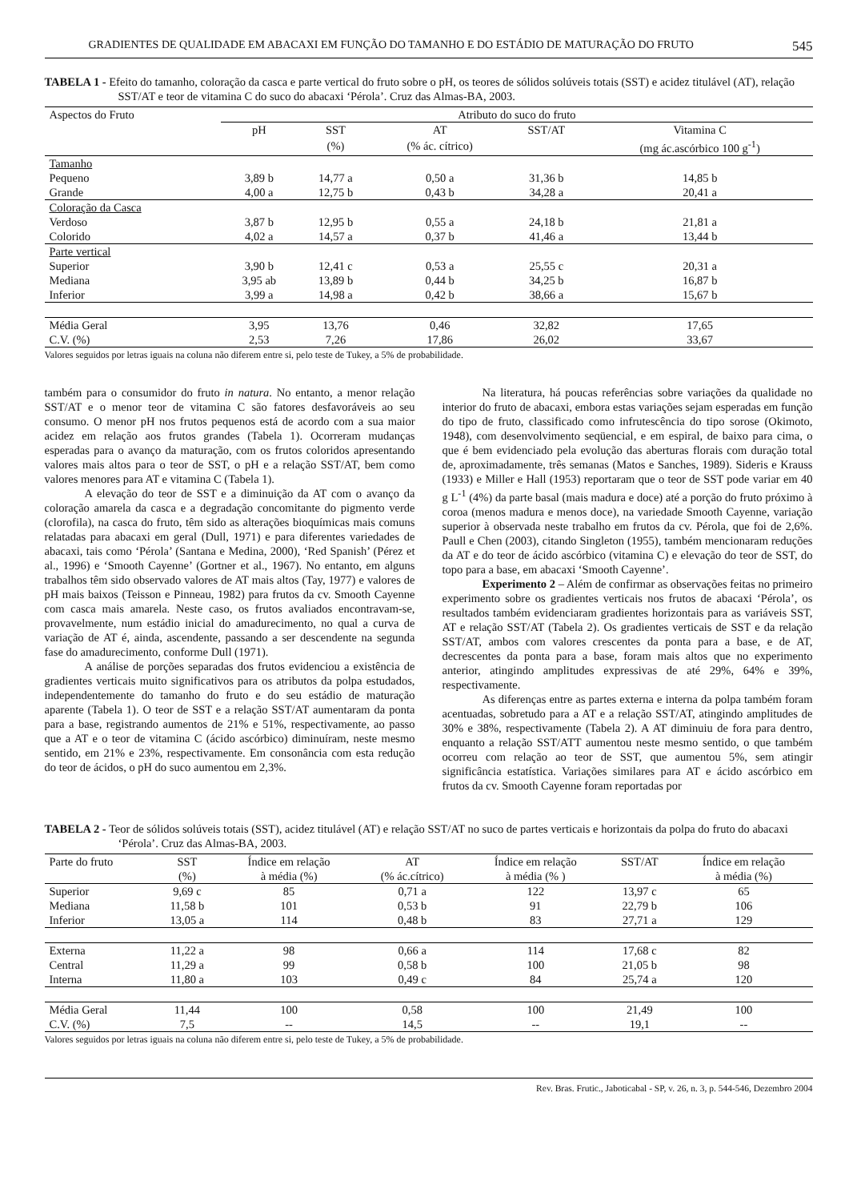GRADIENTES DE QUALIDADE EM ABACAXI EM FUNÇÃO DO TAMANHO E DO ESTÁDIO DE MATURAÇÃO DO FRUTO 545
TABELA 1 - Efeito do tamanho, coloração da casca e parte vertical do fruto sobre o pH, os teores de sólidos solúveis totais (SST) e acidez titulável (AT), relação SST/AT e teor de vitamina C do suco do abacaxi ‘Pérola’. Cruz das Almas-BA, 2003.
| Aspectos do Fruto | Atributo do suco do fruto | | | | |
| --- | --- | --- | --- | --- | --- |
| | pH | SST | AT | SST/AT | Vitamina C |
| | | (%) | (% ác. cítrico) | | (mg ác.ascórbico 100 g<sup>-1</sup>) |
| Tamanho | | | | | |
| Pequeno | 3,89 b | 14,77 a | 0,50 a | 31,36 b | 14,85 b |
| Grande | 4,00 a | 12,75 b | 0,43 b | 34,28 a | 20,41 a |
| Coloração da Casca | | | | | |
| Verdoso | 3,87 b | 12,95 b | 0,55 a | 24,18 b | 21,81 a |
| Colorido | 4,02 a | 14,57 a | 0,37 b | 41,46 a | 13,44 b |
| Parte vertical | | | | | |
| Superior | 3,90 b | 12,41 c | 0,53 a | 25,55 c | 20,31 a |
| Mediana | 3,95 ab | 13,89 b | 0,44 b | 34,25 b | 16,87 b |
| Inferior | 3,99 a | 14,98 a | 0,42 b | 38,66 a | 15,67 b |
| Média Geral | 3,95 | 13,76 | 0,46 | 32,82 | 17,65 |
| C.V. (%) | 2,53 | 7,26 | 17,86 | 26,02 | 33,67 |
Valores seguidos por letras iguais na coluna não diferem entre si, pelo teste de Tukey, a 5% de probabilidade.
também para o consumidor do fruto in natura. No entanto, a menor relação SST/AT e o menor teor de vitamina C são fatores desfavoráveis ao seu consumo. O menor pH nos frutos pequenos está de acordo com a sua maior acidez em relação aos frutos grandes (Tabela 1). Ocorreram mudanças esperadas para o avanço da maturação, com os frutos coloridos apresentando valores mais altos para o teor de SST, o pH e a relação SST/AT, bem como valores menores para AT e vitamina C (Tabela 1).
A elevação do teor de SST e a diminuição da AT com o avanço da coloração amarela da casca e a degradação concomitante do pigmento verde (clorofila), na casca do fruto, têm sido as alterações bioquímicas mais comuns relatadas para abacaxi em geral (Dull, 1971) e para diferentes variedades de abacaxi, tais como ‘Pérola’ (Santana e Medina, 2000), ‘Red Spanish’ (Pérez et al., 1996) e ‘Smooth Cayenne’ (Gortner et al., 1967). No entanto, em alguns trabalhos têm sido observado valores de AT mais altos (Tay, 1977) e valores de pH mais baixos (Teisson e Pinneau, 1982) para frutos da cv. Smooth Cayenne com casca mais amarela. Neste caso, os frutos avaliados encontravam-se, provavelmente, num estádio inicial do amadurecimento, no qual a curva de variação de AT é, ainda, ascendente, passando a ser descendente na segunda fase do amadurecimento, conforme Dull (1971).
A análise de porções separadas dos frutos evidenciou a existência de gradientes verticais muito significativos para os atributos da polpa estudados, independentemente do tamanho do fruto e do seu estádio de maturação aparente (Tabela 1). O teor de SST e a relação SST/AT aumentaram da ponta para a base, registrando aumentos de 21% e 51%, respectivamente, ao passo que a AT e o teor de vitamina C (ácido ascórbico) diminuíram, neste mesmo sentido, em 21% e 23%, respectivamente. Em consonância com esta redução do teor de ácidos, o pH do suco aumentou em 2,3%.
Na literatura, há poucas referências sobre variações da qualidade no interior do fruto de abacaxi, embora estas variações sejam esperadas em função do tipo de fruto, classificado como infrutescência do tipo sorose (Okimoto, 1948), com desenvolvimento seqüencial, e em espiral, de baixo para cima, o que é bem evidenciado pela evolução das aberturas florais com duração total de, aproximadamente, três semanas (Matos e Sanches, 1989). Sideris e Krauss (1933) e Miller e Hall (1953) reportaram que o teor de SST pode variar em 40 g L<sup>-1</sup> (4%) da parte basal (mais madura e doce) até a porção do fruto próximo à coroa (menos madura e menos doce), na variedade Smooth Cayenne, variação superior à observada neste trabalho em frutos da cv. Pérola, que foi de 2,6%. Paull e Chen (2003), citando Singleton (1955), também mencionaram reduções da AT e do teor de ácido ascórbico (vitamina C) e elevação do teor de SST, do topo para a base, em abacaxi ‘Smooth Cayenne’.
Experimento 2 – Além de confirmar as observações feitas no primeiro experimento sobre os gradientes verticais nos frutos de abacaxi ‘Pérola’, os resultados também evidenciaram gradientes horizontais para as variáveis SST, AT e relação SST/AT (Tabela 2). Os gradientes verticais de SST e da relação SST/AT, ambos com valores crescentes da ponta para a base, e de AT, decrescentes da ponta para a base, foram mais altos que no experimento anterior, atingindo amplitudes expressivas de até 29%, 64% e 39%, respectivamente.
As diferenças entre as partes externa e interna da polpa também foram acentuadas, sobretudo para a AT e a relação SST/AT, atingindo amplitudes de 30% e 38%, respectivamente (Tabela 2). A AT diminuiu de fora para dentro, enquanto a relação SST/ATT aumentou neste mesmo sentido, o que também ocorreu com relação ao teor de SST, que aumentou 5%, sem atingir significância estatística. Variações similares para AT e ácido ascórbico em frutos da cv. Smooth Cayenne foram reportadas por
TABELA 2 - Teor de sólidos solúveis totais (SST), acidez titulável (AT) e relação SST/AT no suco de partes verticais e horizontais da polpa do fruto do abacaxi ‘Pérola’. Cruz das Almas-BA, 2003.
| Parte do fruto | SST | Índice em relação | AT | Índice em relação | SST/AT | Índice em relação |
| --- | --- | --- | --- | --- | --- | --- |
| | (%) | à média (%) | (% ác.cítrico) | à média (% ) | | à média (%) |
| Superior | 9,69 c | 85 | 0,71 a | 122 | 13,97 c | 65 |
| Mediana | 11,58 b | 101 | 0,53 b | 91 | 22,79 b | 106 |
| Inferior | 13,05 a | 114 | 0,48 b | 83 | 27,71 a | 129 |
| Externa | 11,22 a | 98 | 0,66 a | 114 | 17,68 c | 82 |
| Central | 11,29 a | 99 | 0,58 b | 100 | 21,05 b | 98 |
| Interna | 11,80 a | 103 | 0,49 c | 84 | 25,74 a | 120 |
| Média Geral | 11,44 | 100 | 0,58 | 100 | 21,49 | 100 |
| C.V. (%) | 7,5 | -- | 14,5 | -- | 19,1 | -- |
Valores seguidos por letras iguais na coluna não diferem entre si, pelo teste de Tukey, a 5% de probabilidade.
Rev. Bras. Frutic., Jaboticabal - SP, v. 26, n. 3, p. 544-546, Dezembro 2004